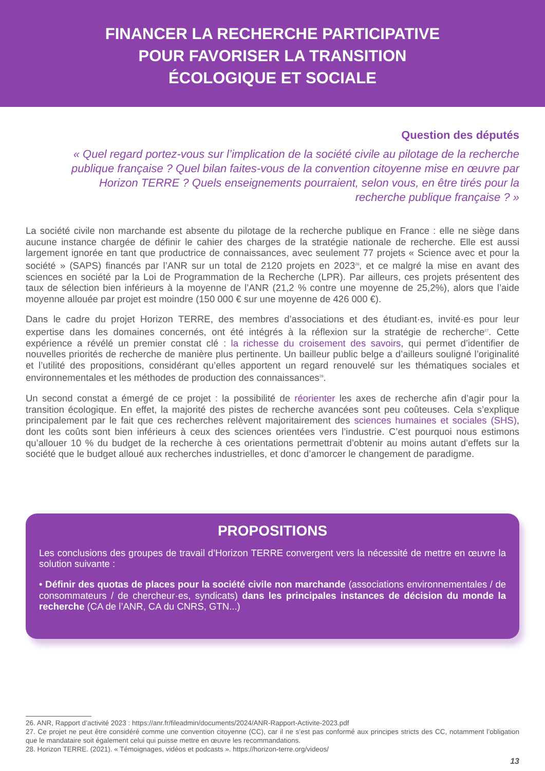FINANCER LA RECHERCHE PARTICIPATIVE
POUR FAVORISER LA TRANSITION
ÉCOLOGIQUE ET SOCIALE
Question des députés
« Quel regard portez-vous sur l’implication de la société civile au pilotage de la recherche publique française ? Quel bilan faites-vous de la convention citoyenne mise en œuvre par Horizon TERRE ? Quels enseignements pourraient, selon vous, en être tirés pour la recherche publique française ? »
La société civile non marchande est absente du pilotage de la recherche publique en France : elle ne siège dans aucune instance chargée de définir le cahier des charges de la stratégie nationale de recherche. Elle est aussi largement ignorée en tant que productrice de connaissances, avec seulement 77 projets « Science avec et pour la société » (SAPS) financés par l’ANR sur un total de 2120 projets en 2023<sup>26</sup>, et ce malgré la mise en avant des sciences en société par la Loi de Programmation de la Recherche (LPR). Par ailleurs, ces projets présentent des taux de sélection bien inférieurs à la moyenne de l’ANR (21,2 % contre une moyenne de 25,2%), alors que l’aide moyenne allouée par projet est moindre (150 000 € sur une moyenne de 426 000 €).
Dans le cadre du projet Horizon TERRE, des membres d’associations et des étudiant·es, invité·es pour leur expertise dans les domaines concernés, ont été intégrés à la réflexion sur la stratégie de recherche<sup>27</sup>. Cette expérience a révélé un premier constat clé : la richesse du croisement des savoirs, qui permet d’identifier de nouvelles priorités de recherche de manière plus pertinente. Un bailleur public belge a d’ailleurs souligné l’originalité et l’utilité des propositions, considérant qu’elles apportent un regard renouvelé sur les thématiques sociales et environnementales et les méthodes de production des connaissances<sup>28</sup>.
Un second constat a émergé de ce projet : la possibilité de réorienter les axes de recherche afin d’agir pour la transition écologique. En effet, la majorité des pistes de recherche avancées sont peu coûteuses. Cela s’explique principalement par le fait que ces recherches relèvent majoritairement des sciences humaines et sociales (SHS), dont les coûts sont bien inférieurs à ceux des sciences orientées vers l’industrie. C’est pourquoi nous estimons qu’allouer 10 % du budget de la recherche à ces orientations permettrait d’obtenir au moins autant d’effets sur la société que le budget alloué aux recherches industrielles, et donc d’amorcer le changement de paradigme.
PROPOSITIONS
Les conclusions des groupes de travail d’Horizon TERRE convergent vers la nécessité de mettre en œuvre la solution suivante :
• Définir des quotas de places pour la société civile non marchande (associations environnementales / de consommateurs / de chercheur·es, syndicats) dans les principales instances de décision du monde la recherche (CA de l’ANR, CA du CNRS, GTN...)
26. ANR, Rapport d’activité 2023 : https://anr.fr/fileadmin/documents/2024/ANR-Rapport-Activite-2023.pdf
27. Ce projet ne peut être considéré comme une convention citoyenne (CC), car il ne s’est pas conformé aux principes stricts des CC, notamment l’obligation que le mandataire soit également celui qui puisse mettre en œuvre les recommandations.
28. Horizon TERRE. (2021). « Témoignages, vidéos et podcasts ». https://horizon-terre.org/videos/
13